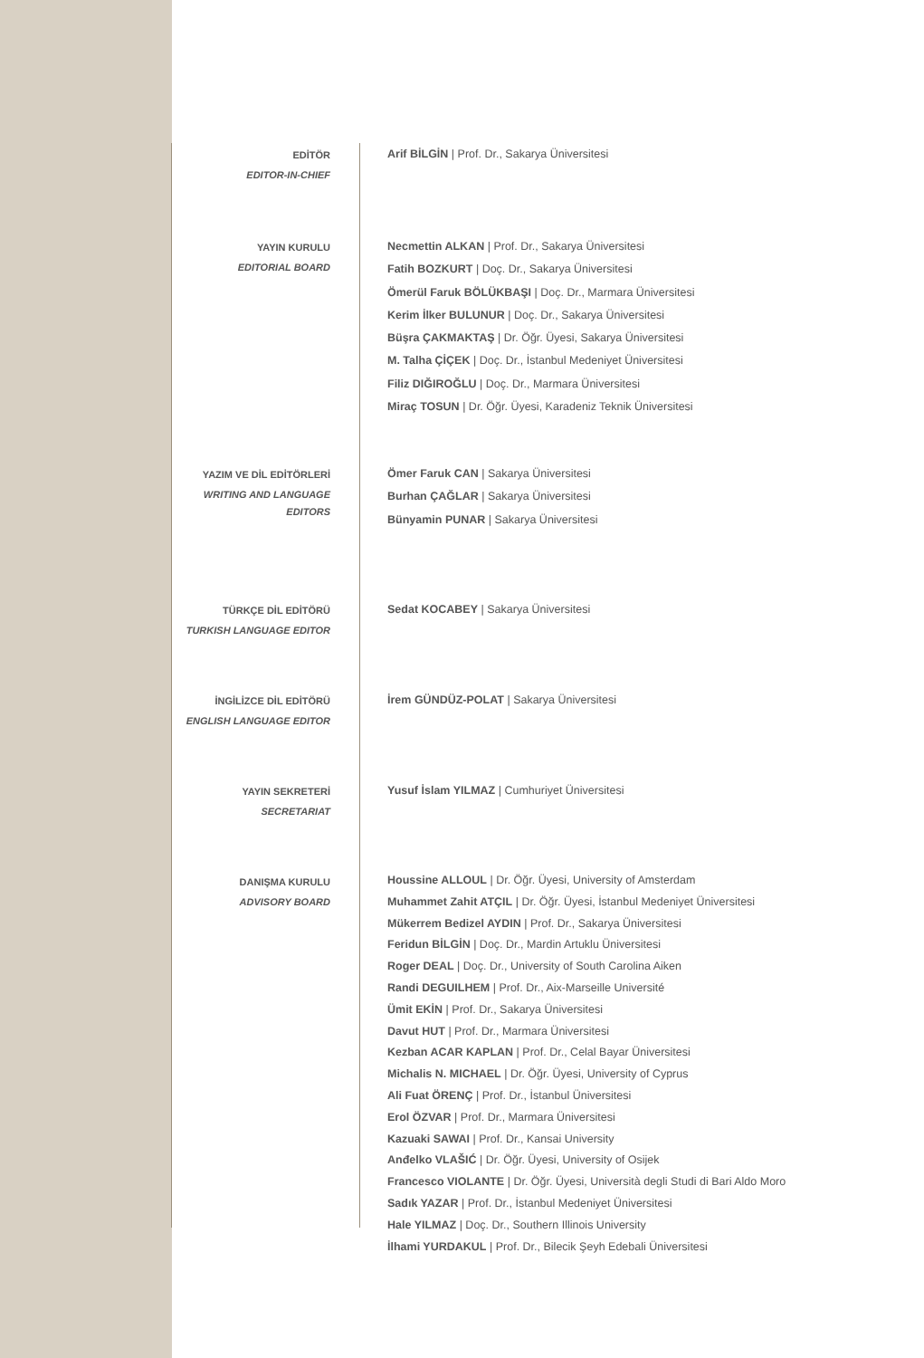EDİTÖR
EDITOR-IN-CHIEF
Arif BİLGİN | Prof. Dr., Sakarya Üniversitesi
YAYIN KURULU
EDITORIAL BOARD
Necmettin ALKAN | Prof. Dr., Sakarya Üniversitesi
Fatih BOZKURT | Doç. Dr., Sakarya Üniversitesi
Ömerül Faruk BÖLÜKBAŞI | Doç. Dr., Marmara Üniversitesi
Kerim İlker BULUNUR | Doç. Dr., Sakarya Üniversitesi
Büşra ÇAKMAKTAŞ | Dr. Öğr. Üyesi, Sakarya Üniversitesi
M. Talha ÇİÇEK | Doç. Dr., İstanbul Medeniyet Üniversitesi
Filiz DIĞIROĞLU | Doç. Dr., Marmara Üniversitesi
Miraç TOSUN | Dr. Öğr. Üyesi, Karadeniz Teknik Üniversitesi
YAZIM VE DİL EDİTÖRLERİ
WRITING AND LANGUAGE EDITORS
Ömer Faruk CAN | Sakarya Üniversitesi
Burhan ÇAĞLAR | Sakarya Üniversitesi
Bünyamin PUNAR | Sakarya Üniversitesi
TÜRKÇE DİL EDİTÖRÜ
TURKISH LANGUAGE EDITOR
Sedat KOCABEY | Sakarya Üniversitesi
İNGİLİZCE DİL EDİTÖRÜ
ENGLISH LANGUAGE EDITOR
İrem GÜNDÜZ-POLAT | Sakarya Üniversitesi
YAYIN SEKRETERİ
SECRETARIAT
Yusuf İslam YILMAZ | Cumhuriyet Üniversitesi
DANIŞMA KURULU
ADVISORY BOARD
Houssine ALLOUL | Dr. Öğr. Üyesi, University of Amsterdam
Muhammet Zahit ATÇIL | Dr. Öğr. Üyesi, İstanbul Medeniyet Üniversitesi
Mükerrem Bedizel AYDIN | Prof. Dr., Sakarya Üniversitesi
Feridun BİLGİN | Doç. Dr., Mardin Artuklu Üniversitesi
Roger DEAL | Doç. Dr., University of South Carolina Aiken
Randi DEGUILHEM | Prof. Dr., Aix-Marseille Université
Ümit EKİN | Prof. Dr., Sakarya Üniversitesi
Davut HUT | Prof. Dr., Marmara Üniversitesi
Kezban ACAR KAPLAN | Prof. Dr., Celal Bayar Üniversitesi
Michalis N. MICHAEL | Dr. Öğr. Üyesi, University of Cyprus
Ali Fuat ÖRENÇ | Prof. Dr., İstanbul Üniversitesi
Erol ÖZVAR | Prof. Dr., Marmara Üniversitesi
Kazuaki SAWAI | Prof. Dr., Kansai University
Anđelko VLAŠIĆ | Dr. Öğr. Üyesi, University of Osijek
Francesco VIOLANTE | Dr. Öğr. Üyesi, Università degli Studi di Bari Aldo Moro
Sadık YAZAR | Prof. Dr., İstanbul Medeniyet Üniversitesi
Hale YILMAZ | Doç. Dr., Southern Illinois University
İlhami YURDAKUL | Prof. Dr., Bilecik Şeyh Edebali Üniversitesi